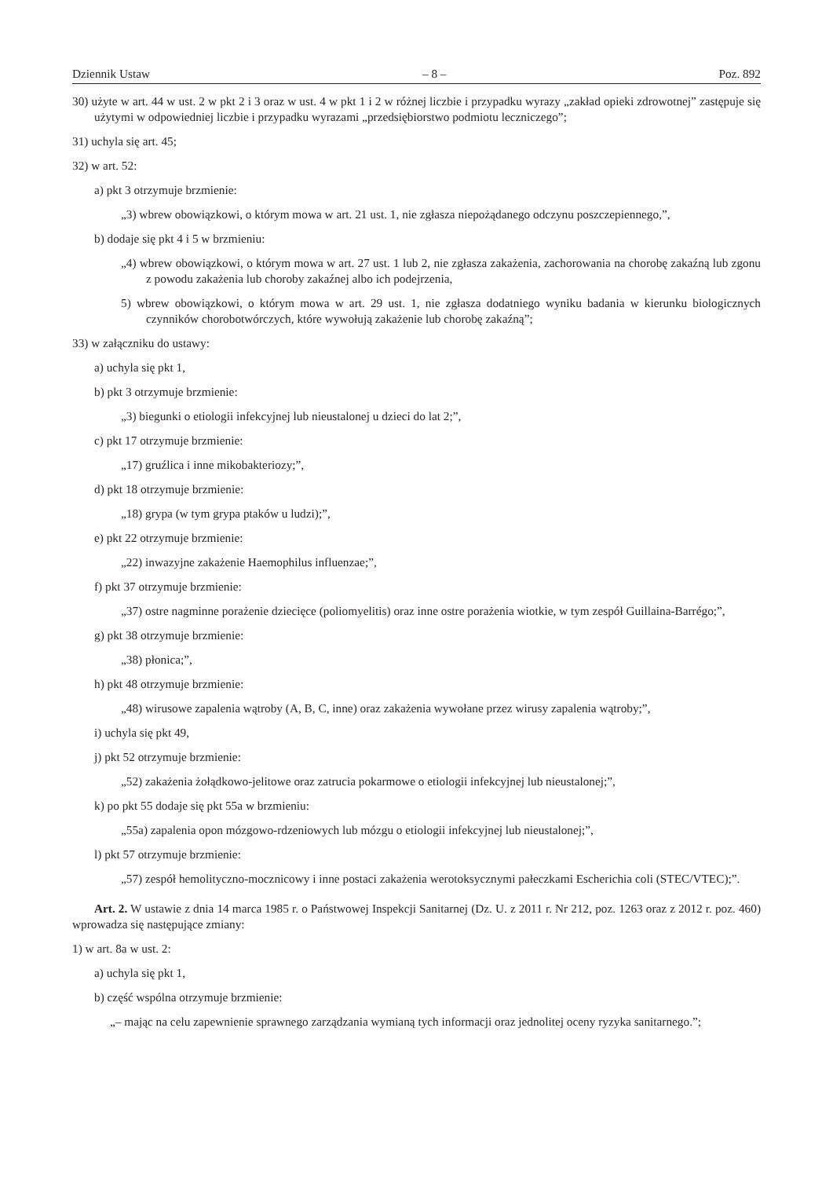Dziennik Ustaw – 8 – Poz. 892
30) użyte w art. 44 w ust. 2 w pkt 2 i 3 oraz w ust. 4 w pkt 1 i 2 w różnej liczbie i przypadku wyrazy „zakład opieki zdrowotnej” zastępuje się użytymi w odpowiedniej liczbie i przypadku wyrazami „przedsiębiorstwo podmiotu leczniczego”;
31) uchyla się art. 45;
32) w art. 52:
a) pkt 3 otrzymuje brzmienie:
„3) wbrew obowiązkowi, o którym mowa w art. 21 ust. 1, nie zgłasza niepożądanego odczynu poszczepiennego,”,
b) dodaje się pkt 4 i 5 w brzmieniu:
„4) wbrew obowiązkowi, o którym mowa w art. 27 ust. 1 lub 2, nie zgłasza zakażenia, zachorowania na chorobę zakaźną lub zgonu z powodu zakażenia lub choroby zakaźnej albo ich podejrzenia,
5) wbrew obowiązkowi, o którym mowa w art. 29 ust. 1, nie zgłasza dodatniego wyniku badania w kierunku biologicznych czynników chorobotwórczych, które wywołują zakażenie lub chorobę zakaźną”;
33) w załączniku do ustawy:
a) uchyla się pkt 1,
b) pkt 3 otrzymuje brzmienie:
„3) biegunki o etiologii infekcyjnej lub nieustalonej u dzieci do lat 2;”,
c) pkt 17 otrzymuje brzmienie:
„17) gruźlica i inne mikobakteriozy;”,
d) pkt 18 otrzymuje brzmienie:
„18) grypa (w tym grypa ptaków u ludzi);”,
e) pkt 22 otrzymuje brzmienie:
„22) inwazyjne zakażenie Haemophilus influenzae;”,
f) pkt 37 otrzymuje brzmienie:
„37) ostre nagminne porażenie dziecięce (poliomyelitis) oraz inne ostre porażenia wiotkie, w tym zespół Guillaina-Barrégo;”,
g) pkt 38 otrzymuje brzmienie:
„38) płonica;”,
h) pkt 48 otrzymuje brzmienie:
„48) wirusowe zapalenia wątroby (A, B, C, inne) oraz zakażenia wywołane przez wirusy zapalenia wątroby;”,
i) uchyla się pkt 49,
j) pkt 52 otrzymuje brzmienie:
„52) zakażenia żołądkowo-jelitowe oraz zatrucia pokarmowe o etiologii infekcyjnej lub nieustalonej;”,
k) po pkt 55 dodaje się pkt 55a w brzmieniu:
„55a) zapalenia opon mózgowo-rdzeniowych lub mózgu o etiologii infekcyjnej lub nieustalonej;”,
l) pkt 57 otrzymuje brzmienie:
„57) zespół hemolityczno-mocznicowy i inne postaci zakażenia werotoksycznymi pałeczkami Escherichia coli (STEC/VTEC);”.
Art. 2. W ustawie z dnia 14 marca 1985 r. o Państwowej Inspekcji Sanitarnej (Dz. U. z 2011 r. Nr 212, poz. 1263 oraz z 2012 r. poz. 460) wprowadza się następujące zmiany:
1) w art. 8a w ust. 2:
a) uchyla się pkt 1,
b) część wspólna otrzymuje brzmienie:
„– mając na celu zapewnienie sprawnego zarządzania wymianą tych informacji oraz jednolitej oceny ryzyka sanitarnego.”;